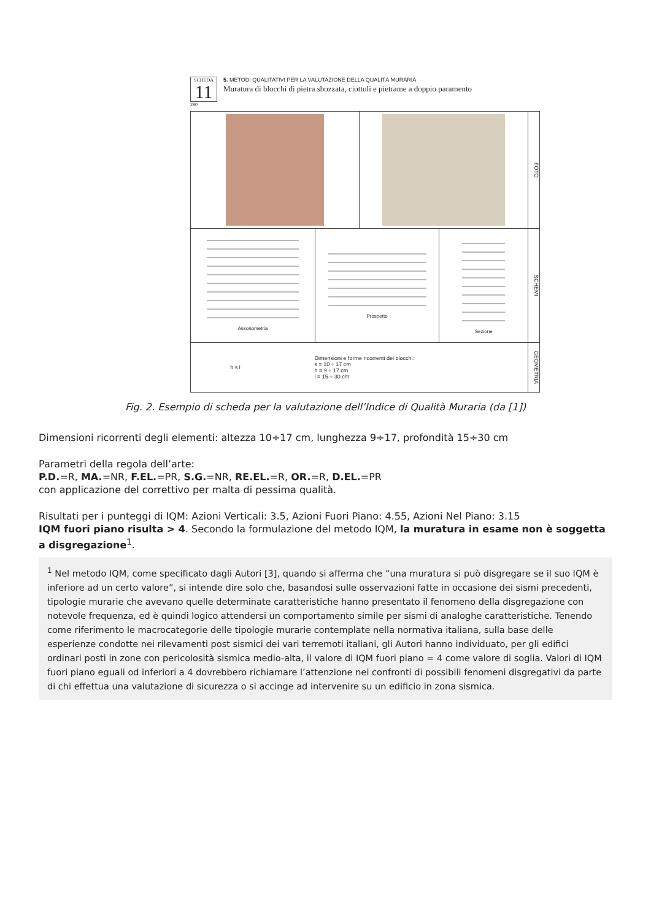SCHEDA
11
5. METODI QUALITATIVI PER LA VALUTAZIONE DELLA QUALITÀ MURARIA
Muratura di blocchi di pietra sbozzata, ciottoli e pietrame a doppio paramento
280
FOTO
Assonometria Prospetto Sezione
SCHEMI
h s l Dimensioni e forme ricorrenti dei blocchi:
s = 10 ÷ 17 cm
h = 9 ÷ 17 cm
l = 15 ÷ 30 cm
GEOMETRIA
Fig. 2. Esempio di scheda per la valutazione dell’Indice di Qualità Muraria (da [1])
Dimensioni ricorrenti degli elementi: altezza 10÷17 cm, lunghezza 9÷17, profondità 15÷30 cm
Parametri della regola dell’arte:
P.D.=R, MA.=NR, F.EL.=PR, S.G.=NR, RE.EL.=R, OR.=R, D.EL.=PR
con applicazione del correttivo per malta di pessima qualità.
Risultati per i punteggi di IQM: Azioni Verticali: 3.5, Azioni Fuori Piano: 4.55, Azioni Nel Piano: 3.15
IQM fuori piano risulta > 4. Secondo la formulazione del metodo IQM, la muratura in esame non è soggetta a disgregazione<sup>1</sup>.
<sup>1</sup> Nel metodo IQM, come specificato dagli Autori [3], quando si afferma che “una muratura si può disgregare se il suo IQM è inferiore ad un certo valore”, si intende dire solo che, basandosi sulle osservazioni fatte in occasione dei sismi precedenti, tipologie murarie che avevano quelle determinate caratteristiche hanno presentato il fenomeno della disgregazione con notevole frequenza, ed è quindi logico attendersi un comportamento simile per sismi di analoghe caratteristiche. Tenendo come riferimento le macrocategorie delle tipologie murarie contemplate nella normativa italiana, sulla base delle esperienze condotte nei rilevamenti post sismici dei vari terremoti italiani, gli Autori hanno individuato, per gli edifici ordinari posti in zone con pericolosità sismica medio-alta, il valore di IQM fuori piano = 4 come valore di soglia. Valori di IQM fuori piano eguali od inferiori a 4 dovrebbero richiamare l’attenzione nei confronti di possibili fenomeni disgregativi da parte di chi effettua una valutazione di sicurezza o si accinge ad intervenire su un edificio in zona sismica.